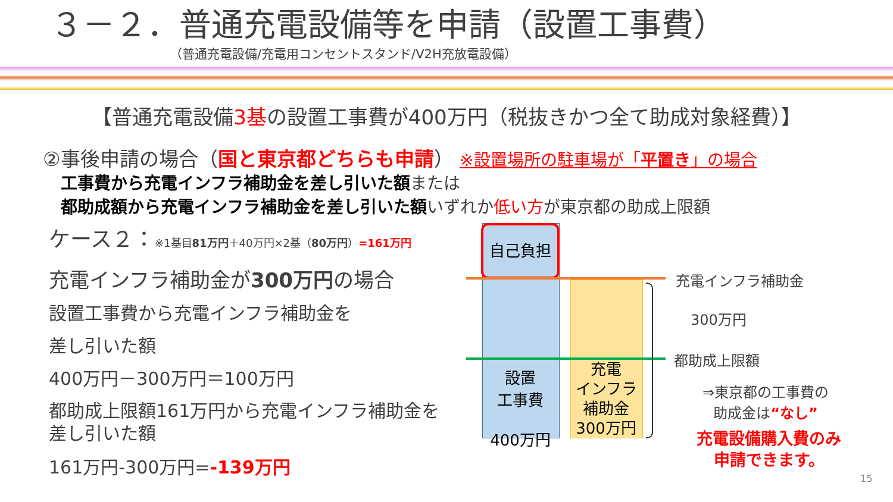３－２．普通充電設備等を申請（設置工事費）
（普通充電設備/充電用コンセントスタンド/V2H充放電設備）
【普通充電設備3基の設置工事費が400万円（税抜きかつ全て助成対象経費）】
②事後申請の場合（国と東京都どちらも申請） ※設置場所の駐車場が「平置き」の場合
工事費から充電インフラ補助金を差し引いた額または
都助成額から充電インフラ補助金を差し引いた額いずれか低い方が東京都の助成上限額
ケース２：※1基目81万円＋40万円×2基（80万円）=161万円
充電インフラ補助金が300万円の場合
設置工事費から充電インフラ補助金を
差し引いた額
400万円－300万円＝100万円
都助成上限額161万円から充電インフラ補助金を差し引いた額
161万円-300万円=-139万円
自己負担
設置
工事費
400万円
充電
インフラ
補助金
300万円
充電インフラ補助金
300万円
都助成上限額
⇒東京都の工事費の
助成金は“なし”
充電設備購入費のみ
申請できます。
15